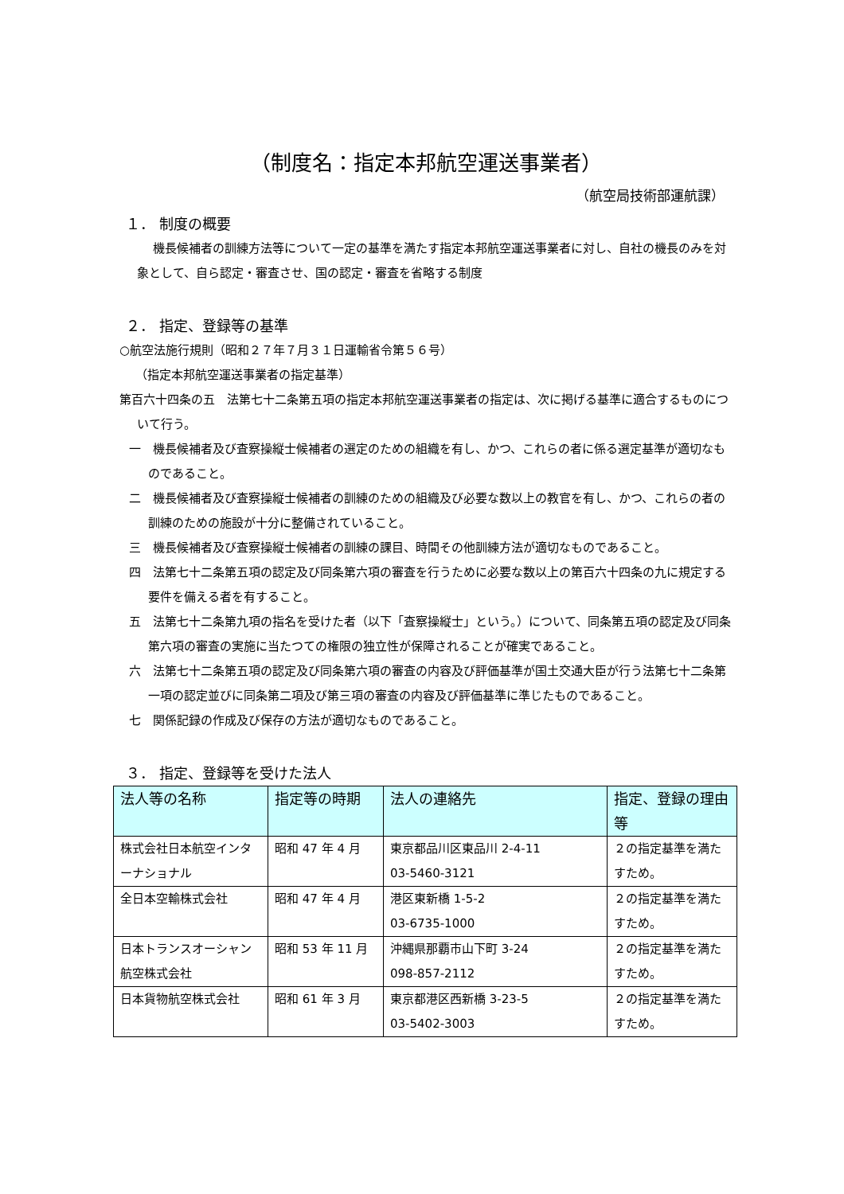（制度名：指定本邦航空運送事業者）
（航空局技術部運航課）
１． 制度の概要
機長候補者の訓練方法等について一定の基準を満たす指定本邦航空運送事業者に対し、自社の機長のみを対象として、自ら認定・審査させ、国の認定・審査を省略する制度
２． 指定、登録等の基準
○航空法施行規則（昭和２７年７月３１日運輸省令第５６号）
（指定本邦航空運送事業者の指定基準）
第百六十四条の五　法第七十二条第五項の指定本邦航空運送事業者の指定は、次に掲げる基準に適合するものについて行う。
一　機長候補者及び査察操縦士候補者の選定のための組織を有し、かつ、これらの者に係る選定基準が適切なものであること。
二　機長候補者及び査察操縦士候補者の訓練のための組織及び必要な数以上の教官を有し、かつ、これらの者の訓練のための施設が十分に整備されていること。
三　機長候補者及び査察操縦士候補者の訓練の課目、時間その他訓練方法が適切なものであること。
四　法第七十二条第五項の認定及び同条第六項の審査を行うために必要な数以上の第百六十四条の九に規定する要件を備える者を有すること。
五　法第七十二条第九項の指名を受けた者（以下「査察操縦士」という。）について、同条第五項の認定及び同条第六項の審査の実施に当たつての権限の独立性が保障されることが確実であること。
六　法第七十二条第五項の認定及び同条第六項の審査の内容及び評価基準が国土交通大臣が行う法第七十二条第一項の認定並びに同条第二項及び第三項の審査の内容及び評価基準に準じたものであること。
七　関係記録の作成及び保存の方法が適切なものであること。
３． 指定、登録等を受けた法人
| 法人等の名称 | 指定等の時期 | 法人の連絡先 | 指定、登録の理由等 |
| --- | --- | --- | --- |
| 株式会社日本航空インターナショナル | 昭和 47 年 4 月 | 東京都品川区東品川 2-4-11 03-5460-3121 | ２の指定基準を満たすため。 |
| 全日本空輸株式会社 | 昭和 47 年 4 月 | 港区東新橋 1-5-2 03-6735-1000 | ２の指定基準を満たすため。 |
| 日本トランスオーシャン航空株式会社 | 昭和 53 年 11 月 | 沖縄県那覇市山下町 3-24 098-857-2112 | ２の指定基準を満たすため。 |
| 日本貨物航空株式会社 | 昭和 61 年 3 月 | 東京都港区西新橋 3-23-5 03-5402-3003 | ２の指定基準を満たすため。 |